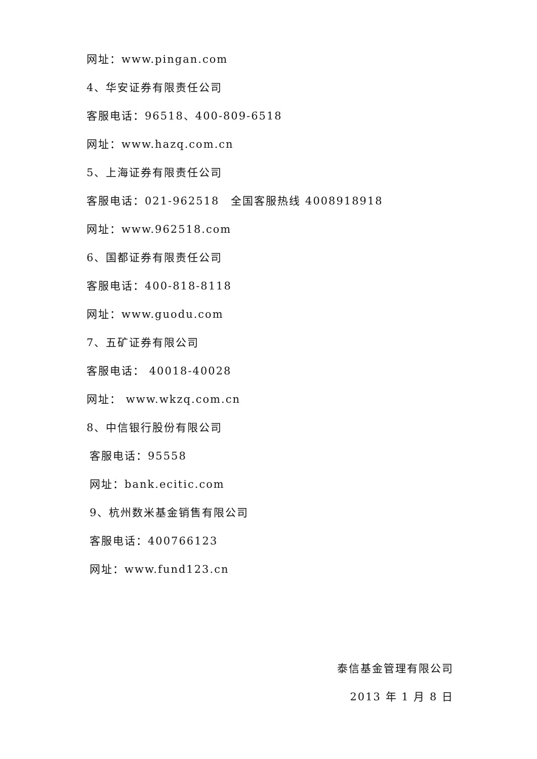网址：www.pingan.com
4、华安证券有限责任公司
客服电话：96518、400-809-6518
网址：www.hazq.com.cn
5、上海证券有限责任公司
客服电话：021-962518　全国客服热线 4008918918
网址：www.962518.com
6、国都证券有限责任公司
客服电话：400-818-8118
网址：www.guodu.com
7、五矿证券有限公司
客服电话： 40018-40028
网址： www.wkzq.com.cn
8、中信银行股份有限公司
客服电话：95558
网址：bank.ecitic.com
9、杭州数米基金销售有限公司
客服电话：400766123
网址：www.fund123.cn
泰信基金管理有限公司
2013 年 1 月 8 日